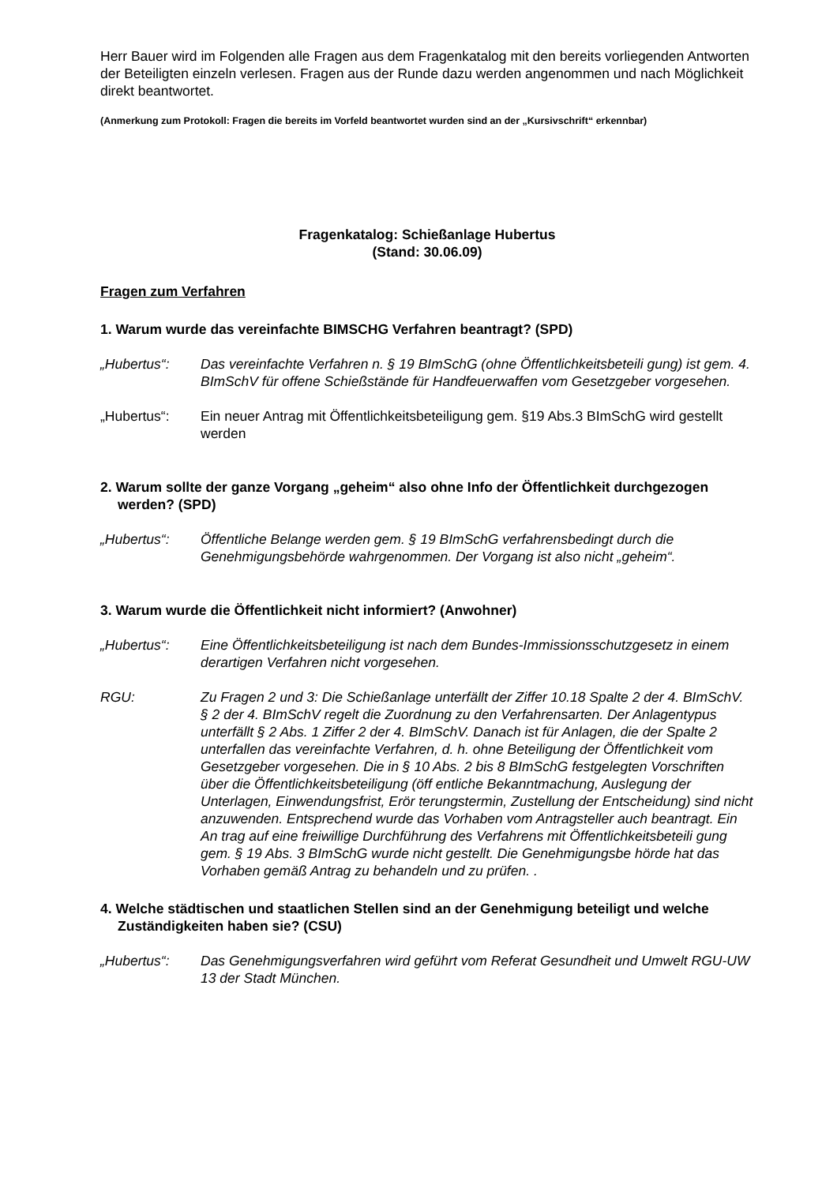Herr Bauer wird im Folgenden alle Fragen aus dem Fragenkatalog mit den bereits vorliegenden Antworten der Beteiligten einzeln verlesen. Fragen aus der Runde dazu werden angenommen und nach Möglichkeit direkt beantwortet.
(Anmerkung zum Protokoll: Fragen die bereits im Vorfeld beantwortet wurden sind an der „Kursivschrift“ erkennbar)
Fragenkatalog: Schießanlage Hubertus
(Stand: 30.06.09)
Fragen zum Verfahren
1. Warum wurde das vereinfachte BIMSCHG Verfahren beantragt? (SPD)
„Hubertus“: Das vereinfachte Verfahren n. § 19 BImSchG (ohne Öffentlichkeitsbeteili gung) ist gem. 4. BImSchV für offene Schießstände für Handfeuerwaffen vom Gesetzgeber vorgesehen.
„Hubertus“: Ein neuer Antrag mit Öffentlichkeitsbeteiligung gem. §19 Abs.3 BImSchG wird gestellt werden
2. Warum sollte der ganze Vorgang „geheim“ also ohne Info der Öffentlichkeit durchgezogen werden? (SPD)
„Hubertus“: Öffentliche Belange werden gem. § 19 BImSchG verfahrensbedingt durch die Genehmigungsbehörde wahrgenommen. Der Vorgang ist also nicht „geheim“.
3. Warum wurde die Öffentlichkeit nicht informiert? (Anwohner)
„Hubertus“: Eine Öffentlichkeitsbeteiligung ist nach dem Bundes-Immissionsschutzgesetz in einem derartigen Verfahren nicht vorgesehen.
RGU: Zu Fragen 2 und 3: Die Schießanlage unterfällt der Ziffer 10.18 Spalte 2 der 4. BImSchV. § 2 der 4. BImSchV regelt die Zuordnung zu den Verfahrensarten. Der Anlagentypus unterfällt § 2 Abs. 1 Ziffer 2 der 4. BImSchV. Danach ist für Anlagen, die der Spalte 2 unterfallen das vereinfachte Verfahren, d. h. ohne Beteiligung der Öffentlichkeit vom Gesetzgeber vorgesehen. Die in § 10 Abs. 2 bis 8 BImSchG festgelegten Vorschriften über die Öffentlichkeitsbeteiligung (öff entliche Bekanntmachung, Auslegung der Unterlagen, Einwendungsfrist, Erör terungstermin, Zustellung der Entscheidung) sind nicht anzuwenden. Entsprechend wurde das Vorhaben vom Antragsteller auch beantragt. Ein An trag auf eine freiwillige Durchführung des Verfahrens mit Öffentlichkeitsbeteili gung gem. § 19 Abs. 3 BImSchG wurde nicht gestellt. Die Genehmigungsbe hörde hat das Vorhaben gemäß Antrag zu behandeln und zu prüfen. .
4. Welche städtischen und staatlichen Stellen sind an der Genehmigung beteiligt und welche Zuständigkeiten haben sie? (CSU)
„Hubertus“: Das Genehmigungsverfahren wird geführt vom Referat Gesundheit und Umwelt RGU-UW 13 der Stadt München.